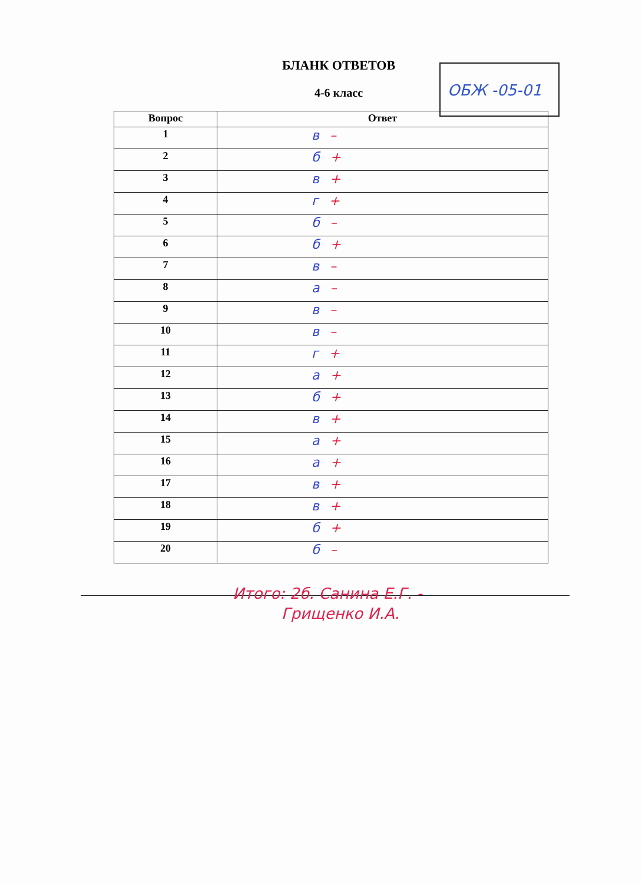БЛАНК ОТВЕТОВ
4-6 класс
ОБЖ -05-01
| Вопрос | Ответ |
| --- | --- |
| 1 | в – |
| 2 | б + |
| 3 | в + |
| 4 | г + |
| 5 | б – |
| 6 | б + |
| 7 | в – |
| 8 | а – |
| 9 | в – |
| 10 | в – |
| 11 | г + |
| 12 | а + |
| 13 | б + |
| 14 | в + |
| 15 | а + |
| 16 | а + |
| 17 | в + |
| 18 | в + |
| 19 | б + |
| 20 | б – |
Итого: 2б. Санина Е.Г. -
Грищенко И.А.